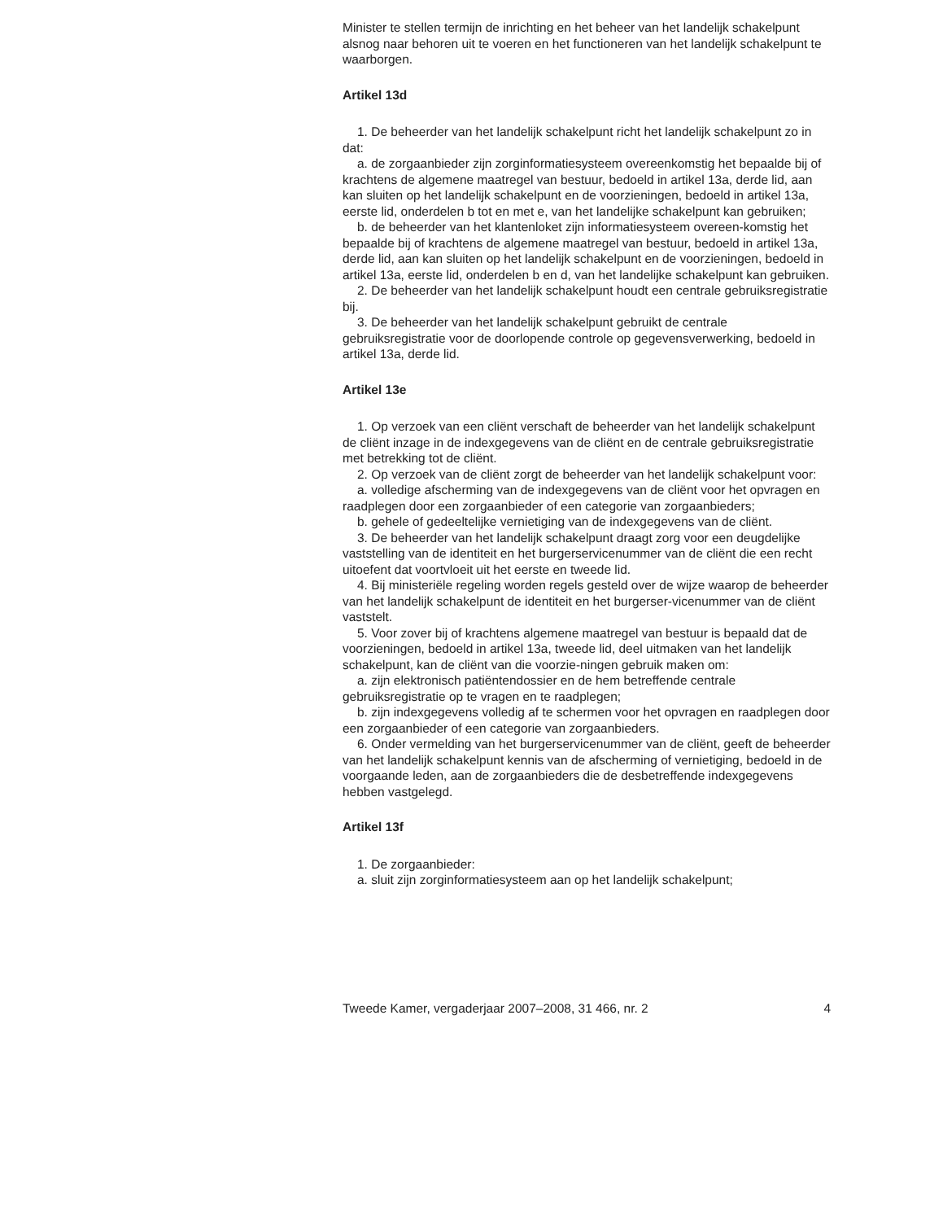Minister te stellen termijn de inrichting en het beheer van het landelijk schakelpunt alsnog naar behoren uit te voeren en het functioneren van het landelijk schakelpunt te waarborgen.
Artikel 13d
1. De beheerder van het landelijk schakelpunt richt het landelijk schakelpunt zo in dat:
a. de zorgaanbieder zijn zorginformatiesysteem overeenkomstig het bepaalde bij of krachtens de algemene maatregel van bestuur, bedoeld in artikel 13a, derde lid, aan kan sluiten op het landelijk schakelpunt en de voorzieningen, bedoeld in artikel 13a, eerste lid, onderdelen b tot en met e, van het landelijke schakelpunt kan gebruiken;
b. de beheerder van het klantenloket zijn informatiesysteem overeen-komstig het bepaalde bij of krachtens de algemene maatregel van bestuur, bedoeld in artikel 13a, derde lid, aan kan sluiten op het landelijk schakelpunt en de voorzieningen, bedoeld in artikel 13a, eerste lid, onderdelen b en d, van het landelijke schakelpunt kan gebruiken.
2. De beheerder van het landelijk schakelpunt houdt een centrale gebruiksregistratie bij.
3. De beheerder van het landelijk schakelpunt gebruikt de centrale gebruiksregistratie voor de doorlopende controle op gegevensverwerking, bedoeld in artikel 13a, derde lid.
Artikel 13e
1. Op verzoek van een cliënt verschaft de beheerder van het landelijk schakelpunt de cliënt inzage in de indexgegevens van de cliënt en de centrale gebruiksregistratie met betrekking tot de cliënt.
2. Op verzoek van de cliënt zorgt de beheerder van het landelijk schakelpunt voor:
a. volledige afscherming van de indexgegevens van de cliënt voor het opvragen en raadplegen door een zorgaanbieder of een categorie van zorgaanbieders;
b. gehele of gedeeltelijke vernietiging van de indexgegevens van de cliënt.
3. De beheerder van het landelijk schakelpunt draagt zorg voor een deugdelijke vaststelling van de identiteit en het burgerservicenummer van de cliënt die een recht uitoefent dat voortvloeit uit het eerste en tweede lid.
4. Bij ministeriële regeling worden regels gesteld over de wijze waarop de beheerder van het landelijk schakelpunt de identiteit en het burgerser-vicenummer van de cliënt vaststelt.
5. Voor zover bij of krachtens algemene maatregel van bestuur is bepaald dat de voorzieningen, bedoeld in artikel 13a, tweede lid, deel uitmaken van het landelijk schakelpunt, kan de cliënt van die voorzie-ningen gebruik maken om:
a. zijn elektronisch patiëntendossier en de hem betreffende centrale gebruiksregistratie op te vragen en te raadplegen;
b. zijn indexgegevens volledig af te schermen voor het opvragen en raadplegen door een zorgaanbieder of een categorie van zorgaanbieders.
6. Onder vermelding van het burgerservicenummer van de cliënt, geeft de beheerder van het landelijk schakelpunt kennis van de afscherming of vernietiging, bedoeld in de voorgaande leden, aan de zorgaanbieders die de desbetreffende indexgegevens hebben vastgelegd.
Artikel 13f
1. De zorgaanbieder:
a. sluit zijn zorginformatiesysteem aan op het landelijk schakelpunt;
Tweede Kamer, vergaderjaar 2007–2008, 31 466, nr. 2 4